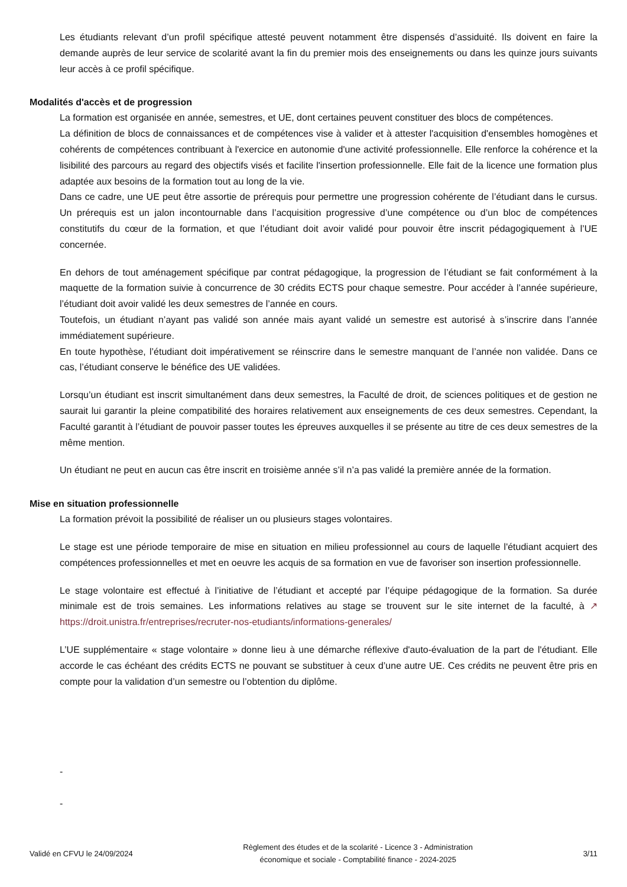Les étudiants relevant d’un profil spécifique attesté peuvent notamment être dispensés d’assiduité. Ils doivent en faire la demande auprès de leur service de scolarité avant la fin du premier mois des enseignements ou dans les quinze jours suivants leur accès à ce profil spécifique.
Modalités d'accès et de progression
La formation est organisée en année, semestres, et UE, dont certaines peuvent constituer des blocs de compétences.
La définition de blocs de connaissances et de compétences vise à valider et à attester l'acquisition d'ensembles homogènes et cohérents de compétences contribuant à l'exercice en autonomie d'une activité professionnelle. Elle renforce la cohérence et la lisibilité des parcours au regard des objectifs visés et facilite l'insertion professionnelle. Elle fait de la licence une formation plus adaptée aux besoins de la formation tout au long de la vie.
Dans ce cadre, une UE peut être assortie de prérequis pour permettre une progression cohérente de l’étudiant dans le cursus. Un prérequis est un jalon incontournable dans l’acquisition progressive d’une compétence ou d’un bloc de compétences constitutifs du cœur de la formation, et que l’étudiant doit avoir validé pour pouvoir être inscrit pédagogiquement à l’UE concernée.
En dehors de tout aménagement spécifique par contrat pédagogique, la progression de l’étudiant se fait conformément à la maquette de la formation suivie à concurrence de 30 crédits ECTS pour chaque semestre. Pour accéder à l’année supérieure, l’étudiant doit avoir validé les deux semestres de l’année en cours.
Toutefois, un étudiant n’ayant pas validé son année mais ayant validé un semestre est autorisé à s’inscrire dans l’année immédiatement supérieure.
En toute hypothèse, l’étudiant doit impérativement se réinscrire dans le semestre manquant de l’année non validée. Dans ce cas, l’étudiant conserve le bénéfice des UE validées.
Lorsqu’un étudiant est inscrit simultanément dans deux semestres, la Faculté de droit, de sciences politiques et de gestion ne saurait lui garantir la pleine compatibilité des horaires relativement aux enseignements de ces deux semestres. Cependant, la Faculté garantit à l’étudiant de pouvoir passer toutes les épreuves auxquelles il se présente au titre de ces deux semestres de la même mention.
Un étudiant ne peut en aucun cas être inscrit en troisième année s’il n’a pas validé la première année de la formation.
Mise en situation professionnelle
La formation prévoit la possibilité de réaliser un ou plusieurs stages volontaires.
Le stage est une période temporaire de mise en situation en milieu professionnel au cours de laquelle l'étudiant acquiert des compétences professionnelles et met en oeuvre les acquis de sa formation en vue de favoriser son insertion professionnelle.
Le stage volontaire est effectué à l’initiative de l’étudiant et accepté par l’équipe pédagogique de la formation. Sa durée minimale est de trois semaines. Les informations relatives au stage se trouvent sur le site internet de la faculté, à ↗ https://droit.unistra.fr/entreprises/recruter-nos-etudiants/informations-generales/
L’UE supplémentaire « stage volontaire » donne lieu à une démarche réflexive d'auto-évaluation de la part de l'étudiant. Elle accorde le cas échéant des crédits ECTS ne pouvant se substituer à ceux d’une autre UE. Ces crédits ne peuvent être pris en compte pour la validation d’un semestre ou l’obtention du diplôme.
-
-
Validé en CFVU le 24/09/2024
Règlement des études et de la scolarité - Licence 3 - Administration
économique et sociale - Comptabilité finance - 2024-2025
3/11